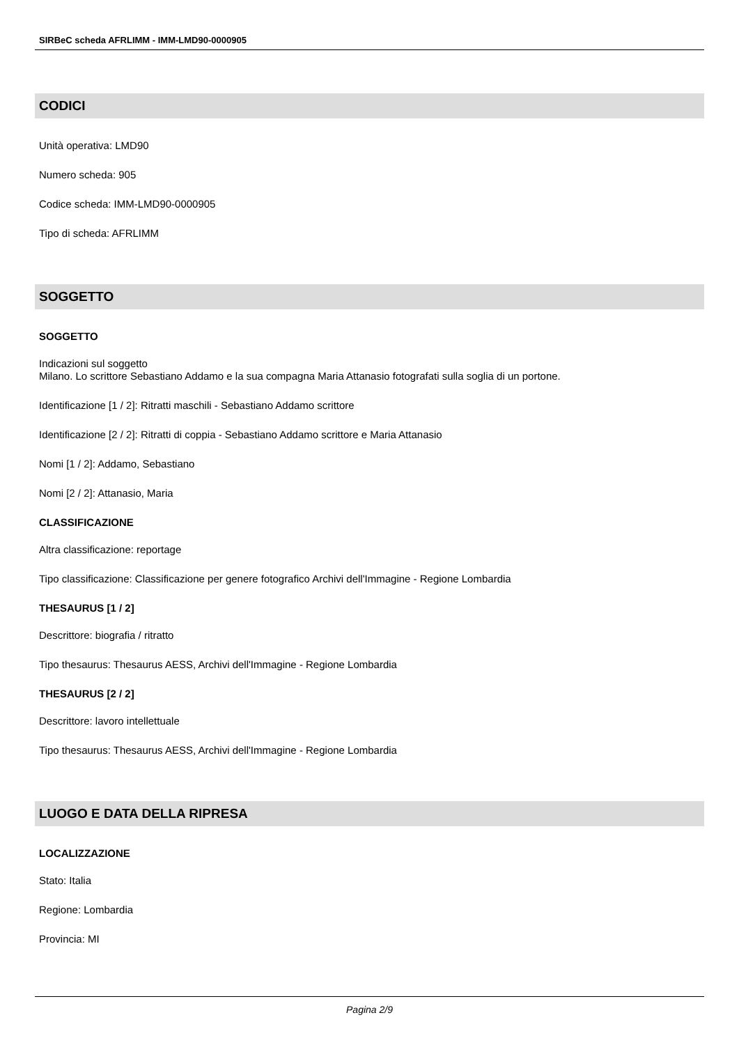SIRBeC scheda AFRLIMM - IMM-LMD90-0000905
CODICI
Unità operativa: LMD90
Numero scheda: 905
Codice scheda: IMM-LMD90-0000905
Tipo di scheda: AFRLIMM
SOGGETTO
SOGGETTO
Indicazioni sul soggetto
Milano. Lo scrittore Sebastiano Addamo e la sua compagna Maria Attanasio fotografati sulla soglia di un portone.
Identificazione [1 / 2]: Ritratti maschili - Sebastiano Addamo scrittore
Identificazione [2 / 2]: Ritratti di coppia - Sebastiano Addamo scrittore e Maria Attanasio
Nomi [1 / 2]: Addamo, Sebastiano
Nomi [2 / 2]: Attanasio, Maria
CLASSIFICAZIONE
Altra classificazione: reportage
Tipo classificazione: Classificazione per genere fotografico Archivi dell'Immagine - Regione Lombardia
THESAURUS [1 / 2]
Descrittore: biografia / ritratto
Tipo thesaurus: Thesaurus AESS, Archivi dell'Immagine - Regione Lombardia
THESAURUS [2 / 2]
Descrittore: lavoro intellettuale
Tipo thesaurus: Thesaurus AESS, Archivi dell'Immagine - Regione Lombardia
LUOGO E DATA DELLA RIPRESA
LOCALIZZAZIONE
Stato: Italia
Regione: Lombardia
Provincia: MI
Pagina 2/9